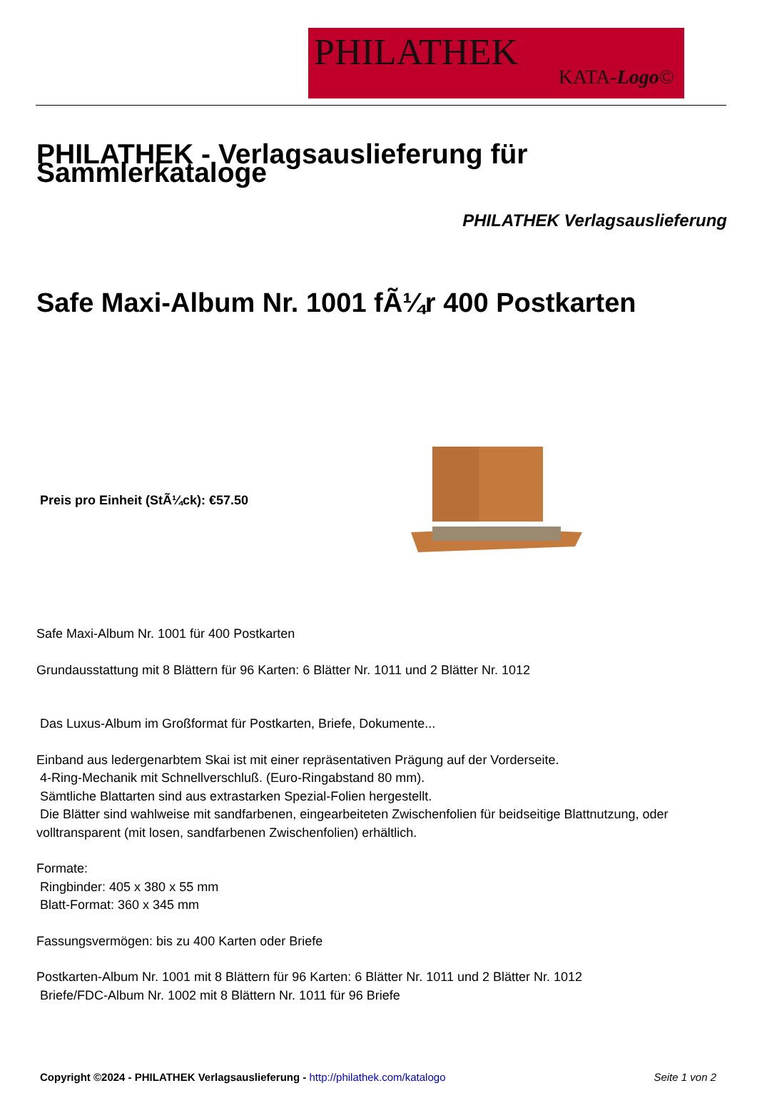PHILATHEK
KATA-Logo©
PHILATHEK - Verlagsauslieferung für Sammlerkataloge
PHILATHEK Verlagsauslieferung
Safe Maxi-Album Nr. 1001 fÃ¼r 400 Postkarten
Preis pro Einheit (StÃ¼ck): €57.50
Safe Maxi-Album Nr. 1001 für 400 Postkarten
Grundausstattung mit 8 Blättern für 96 Karten: 6 Blätter Nr. 1011 und 2 Blätter Nr. 1012
Das Luxus-Album im Großformat für Postkarten, Briefe, Dokumente...
Einband aus ledergenarbtem Skai ist mit einer repräsentativen Prägung auf der Vorderseite.
4-Ring-Mechanik mit Schnellverschluß. (Euro-Ringabstand 80 mm).
Sämtliche Blattarten sind aus extrastarken Spezial-Folien hergestellt.
Die Blätter sind wahlweise mit sandfarbenen, eingearbeiteten Zwischenfolien für beidseitige Blattnutzung, oder volltransparent (mit losen, sandfarbenen Zwischenfolien) erhältlich.
Formate:
Ringbinder: 405 x 380 x 55 mm
Blatt-Format: 360 x 345 mm
Fassungsvermögen: bis zu 400 Karten oder Briefe
Postkarten-Album Nr. 1001 mit 8 Blättern für 96 Karten: 6 Blätter Nr. 1011 und 2 Blätter Nr. 1012
Briefe/FDC-Album Nr. 1002 mit 8 Blättern Nr. 1011 für 96 Briefe
Copyright ©2024 - PHILATHEK Verlagsauslieferung - http://philathek.com/katalogo Seite 1 von 2